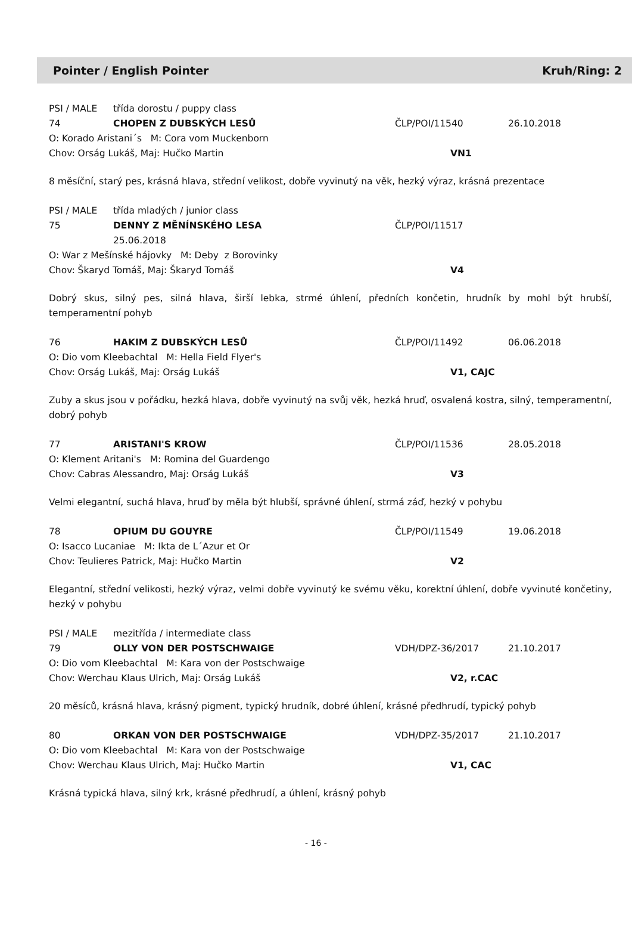Pointer / English Pointer Kruh/Ring: 2
PSI / MALE třída dorostu / puppy class
74 CHOPEN Z DUBSKÝCH LESŮ ČLP/POI/11540 26.10.2018
O: Korado Aristani´s M: Cora vom Muckenborn
Chov: Orság Lukáš, Maj: Hučko Martin VN1
8 měsíční, starý pes, krásná hlava, střední velikost, dobře vyvinutý na věk, hezký výraz, krásná prezentace
PSI / MALE třída mladých / junior class
75 DENNY Z MĚNÍNSKÉHO LESA ČLP/POI/11517
25.06.2018
O: War z Mešínské hájovky M: Deby z Borovinky
Chov: Škaryd Tomáš, Maj: Škaryd Tomáš V4
Dobrý skus, silný pes, silná hlava, širší lebka, strmé úhlení, předních končetin, hrudník by mohl být hrubší, temperamentní pohyb
76 HAKIM Z DUBSKÝCH LESŮ ČLP/POI/11492 06.06.2018
O: Dio vom Kleebachtal M: Hella Field Flyer's
Chov: Orság Lukáš, Maj: Orság Lukáš V1, CAJC
Zuby a skus jsou v pořádku, hezká hlava, dobře vyvinutý na svůj věk, hezká hruď, osvalená kostra, silný, temperamentní, dobrý pohyb
77 ARISTANI'S KROW ČLP/POI/11536 28.05.2018
O: Klement Aritani's M: Romina del Guardengo
Chov: Cabras Alessandro, Maj: Orság Lukáš V3
Velmi elegantní, suchá hlava, hruď by měla být hlubší, správné úhlení, strmá záď, hezký v pohybu
78 OPIUM DU GOUYRE ČLP/POI/11549 19.06.2018
O: Isacco Lucaniae M: Ikta de L´Azur et Or
Chov: Teulieres Patrick, Maj: Hučko Martin V2
Elegantní, střední velikosti, hezký výraz, velmi dobře vyvinutý ke svému věku, korektní úhlení, dobře vyvinuté končetiny, hezký v pohybu
PSI / MALE mezitřída / intermediate class
79 OLLY VON DER POSTSCHWAIGE VDH/DPZ-36/2017 21.10.2017
O: Dio vom Kleebachtal M: Kara von der Postschwaige
Chov: Werchau Klaus Ulrich, Maj: Orság Lukáš V2, r.CAC
20 měsíců, krásná hlava, krásný pigment, typický hrudník, dobré úhlení, krásné předhrudí, typický pohyb
80 ORKAN VON DER POSTSCHWAIGE VDH/DPZ-35/2017 21.10.2017
O: Dio vom Kleebachtal M: Kara von der Postschwaige
Chov: Werchau Klaus Ulrich, Maj: Hučko Martin V1, CAC
Krásná typická hlava, silný krk, krásné předhrudí, a úhlení, krásný pohyb
- 16 -